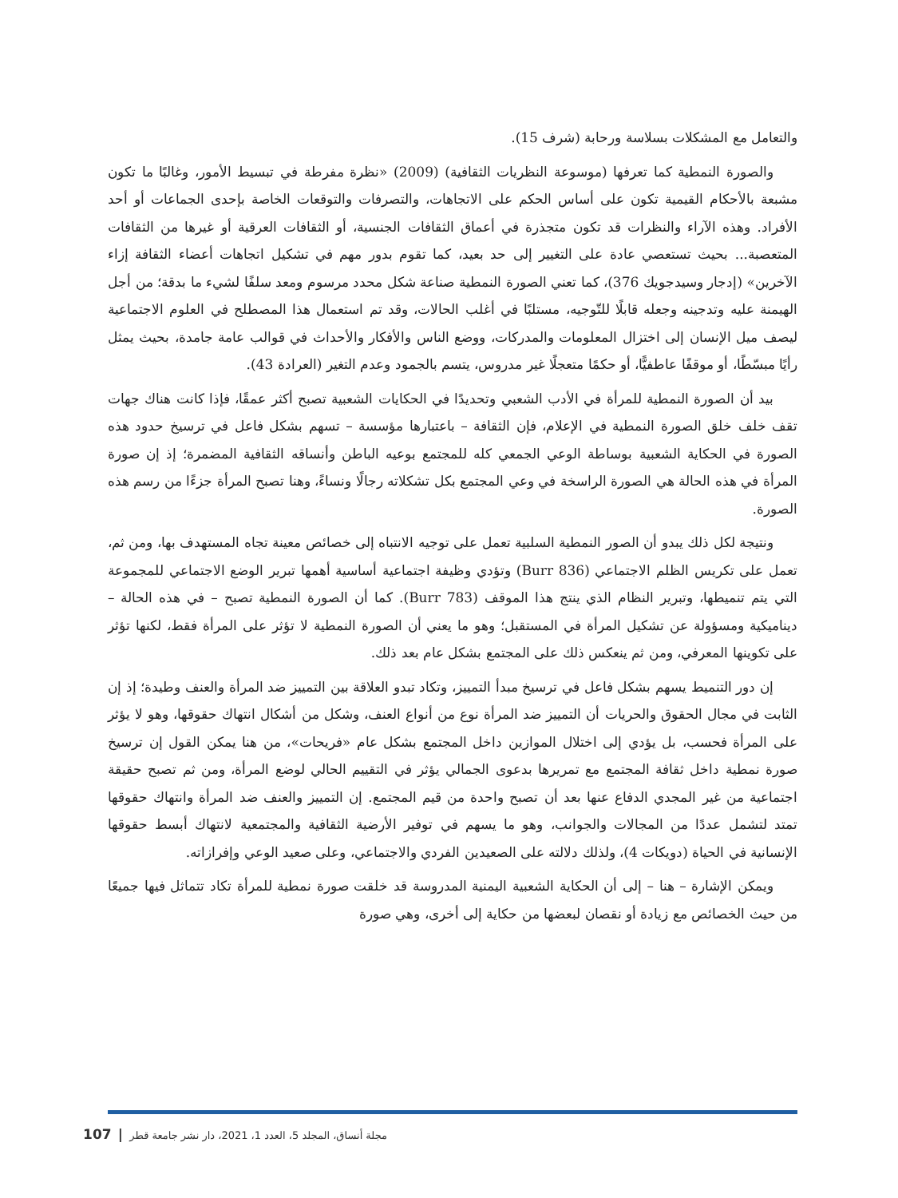والتعامل مع المشكلات بسلاسة ورحابة (شرف 15).
والصورة النمطية كما تعرفها (موسوعة النظريات الثقافية) (2009) «نظرة مفرطة في تبسيط الأمور، وغالبًا ما تكون مشبعة بالأحكام القيمية تكون على أساس الحكم على الاتجاهات، والتصرفات والتوقعات الخاصة بإحدى الجماعات أو أحد الأفراد. وهذه الآراء والنظرات قد تكون متجذرة في أعماق الثقافات الجنسية، أو الثقافات العرقية أو غيرها من الثقافات المتعصبة... بحيث تستعصي عادة على التغيير إلى حد بعيد، كما تقوم بدور مهم في تشكيل اتجاهات أعضاء الثقافة إزاء الآخرين» (إدجار وسيدجويك 376)، كما تعني الصورة النمطية صناعة شكل محدد مرسوم ومعد سلفًا لشيء ما بدقة؛ من أجل الهيمنة عليه وتدجينه وجعله قابلًا للتّوجيه، مستلبًا في أغلب الحالات، وقد تم استعمال هذا المصطلح في العلوم الاجتماعية ليصف ميل الإنسان إلى اختزال المعلومات والمدركات، ووضع الناس والأفكار والأحداث في قوالب عامة جامدة، بحيث يمثل رأيًا مبسّطًا، أو موقفًا عاطفيًّا، أو حكمًا متعجلًا غير مدروس، يتسم بالجمود وعدم التغير (العرادة 43).
بيد أن الصورة النمطية للمرأة في الأدب الشعبي وتحديدًا في الحكايات الشعبية تصبح أكثر عمقًا، فإذا كانت هناك جهات تقف خلف خلق الصورة النمطية في الإعلام، فإن الثقافة – باعتبارها مؤسسة – تسهم بشكل فاعل في ترسيخ حدود هذه الصورة في الحكاية الشعبية بوساطة الوعي الجمعي كله للمجتمع بوعيه الباطن وأنساقه الثقافية المضمرة؛ إذ إن صورة المرأة في هذه الحالة هي الصورة الراسخة في وعي المجتمع بكل تشكلاته رجالًا ونساءً، وهنا تصبح المرأة جزءًا من رسم هذه الصورة.
ونتيجة لكل ذلك يبدو أن الصور النمطية السلبية تعمل على توجيه الانتباه إلى خصائص معينة تجاه المستهدف بها، ومن ثم، تعمل على تكريس الظلم الاجتماعي (Burr 836) وتؤدي وظيفة اجتماعية أساسية أهمها تبرير الوضع الاجتماعي للمجموعة التي يتم تنميطها، وتبرير النظام الذي ينتج هذا الموقف (Burr 783). كما أن الصورة النمطية تصبح – في هذه الحالة – ديناميكية ومسؤولة عن تشكيل المرأة في المستقبل؛ وهو ما يعني أن الصورة النمطية لا تؤثر على المرأة فقط، لكنها تؤثر على تكوينها المعرفي، ومن ثم ينعكس ذلك على المجتمع بشكل عام بعد ذلك.
إن دور التنميط يسهم بشكل فاعل في ترسيخ مبدأ التمييز، وتكاد تبدو العلاقة بين التمييز ضد المرأة والعنف وطيدة؛ إذ إن الثابت في مجال الحقوق والحريات أن التمييز ضد المرأة نوع من أنواع العنف، وشكل من أشكال انتهاك حقوقها، وهو لا يؤثر على المرأة فحسب، بل يؤدي إلى اختلال الموازين داخل المجتمع بشكل عام «فريحات»، من هنا يمكن القول إن ترسيخ صورة نمطية داخل ثقافة المجتمع مع تمريرها بدعوى الجمالي يؤثر في التقييم الحالي لوضع المرأة، ومن ثم تصبح حقيقة اجتماعية من غير المجدي الدفاع عنها بعد أن تصبح واحدة من قيم المجتمع. إن التمييز والعنف ضد المرأة وانتهاك حقوقها تمتد لتشمل عددًا من المجالات والجوانب، وهو ما يسهم في توفير الأرضية الثقافية والمجتمعية لانتهاك أبسط حقوقها الإنسانية في الحياة (دويكات 4)، ولذلك دلالته على الصعيدين الفردي والاجتماعي، وعلى صعيد الوعي وإفرازاته.
ويمكن الإشارة – هنا – إلى أن الحكاية الشعبية اليمنية المدروسة قد خلقت صورة نمطية للمرأة تكاد تتماثل فيها جميعًا من حيث الخصائص مع زيادة أو نقصان لبعضها من حكاية إلى أخرى، وهي صورة
مجلة أنساق، المجلد 5، العدد 1، 2021، دار نشر جامعة قطر | 107